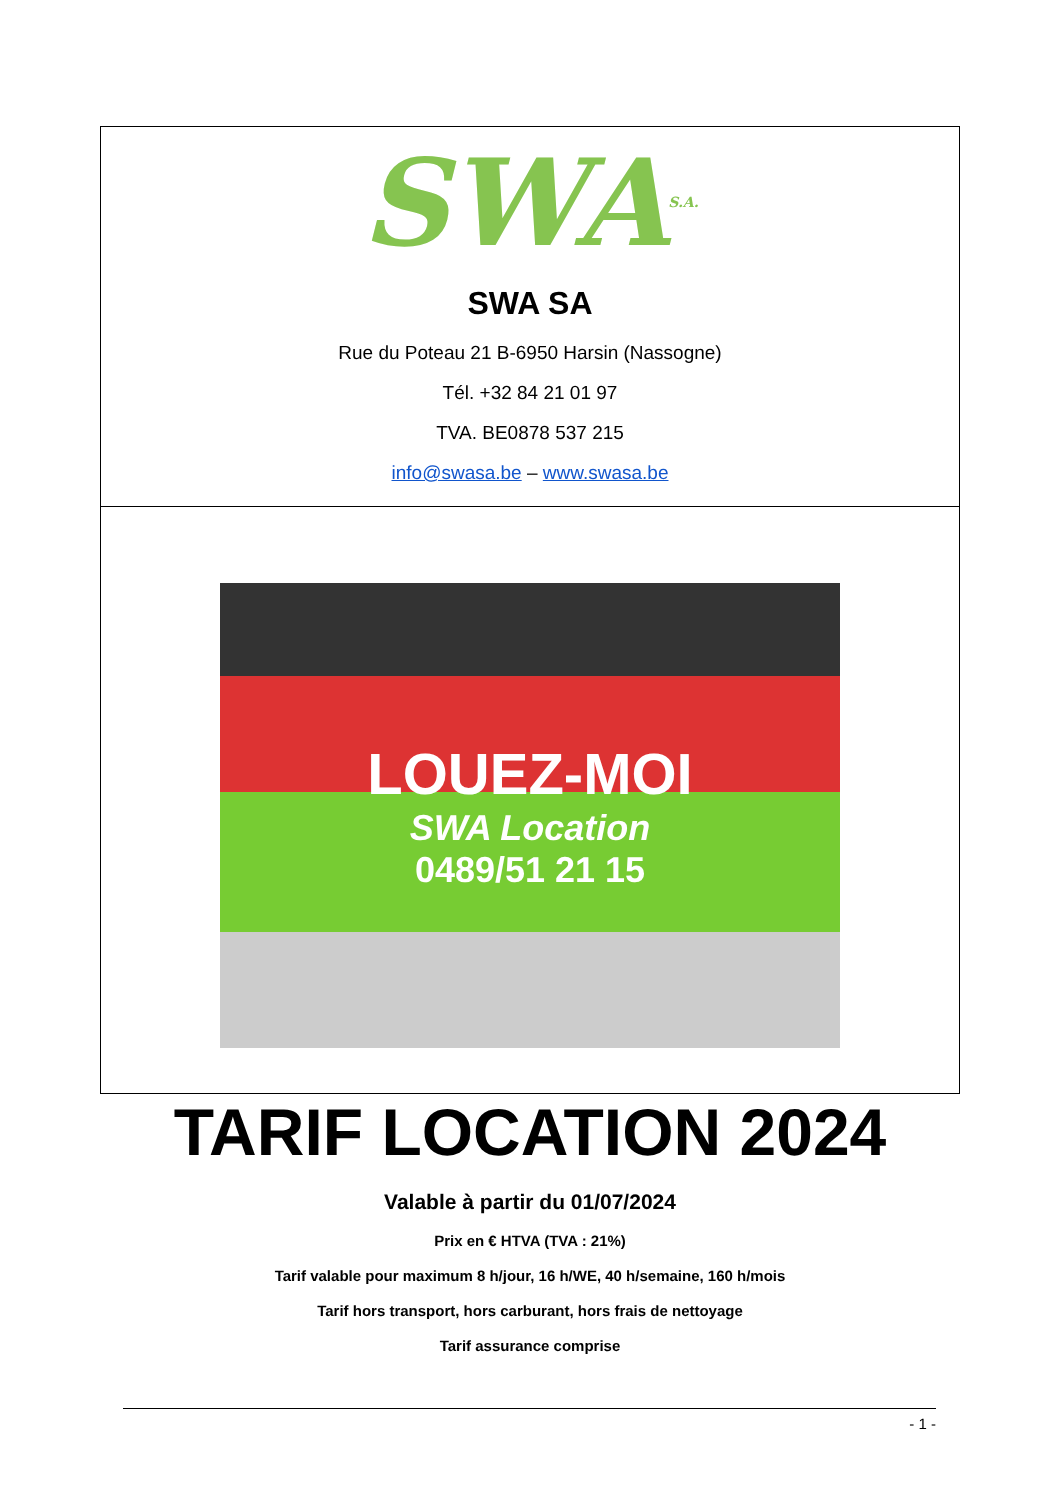SWA S.A.
SWA SA
Rue du Poteau 21 B-6950 Harsin (Nassogne)
Tél. +32 84 21 01 97
TVA. BE0878 537 215
info@swasa.be – www.swasa.be
LOUEZ-MOI
SWA Location
0489/51 21 15
TARIF LOCATION 2024
Valable à partir du 01/07/2024
Prix en € HTVA (TVA : 21%)
Tarif valable pour maximum 8 h/jour, 16 h/WE, 40 h/semaine, 160 h/mois
Tarif hors transport, hors carburant, hors frais de nettoyage
Tarif assurance comprise
- 1 -